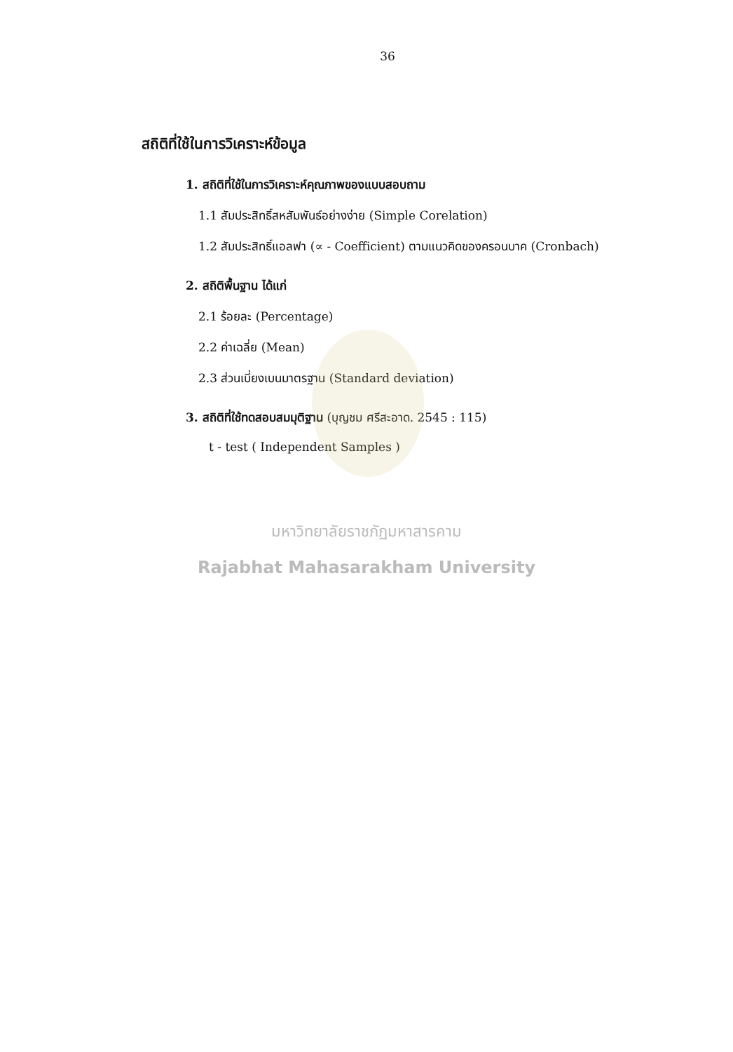36
สถิติที่ใช้ในการวิเคราะห์ข้อมูล
1. สถิติที่ใช้ในการวิเคราะห์คุณภาพของแบบสอบถาม
1.1 สัมประสิทธิ์สหสัมพันธ์อย่างง่าย (Simple Corelation)
1.2 สัมประสิทธิ์แอลฟา (∝ - Coefficient) ตามแนวคิดของครอนบาค (Cronbach)
2. สถิติพื้นฐาน ได้แก่
2.1 ร้อยละ (Percentage)
2.2 ค่าเฉลี่ย (Mean)
2.3 ส่วนเบี่ยงเบนมาตรฐาน (Standard deviation)
3. สถิติที่ใช้ทดสอบสมมุติฐาน (บุญชม ศรีสะอาด. 2545 : 115)
t - test ( Independent Samples )
มหาวิทยาลัยราชภัฏมหาสารคาม
Rajabhat Mahasarakham University